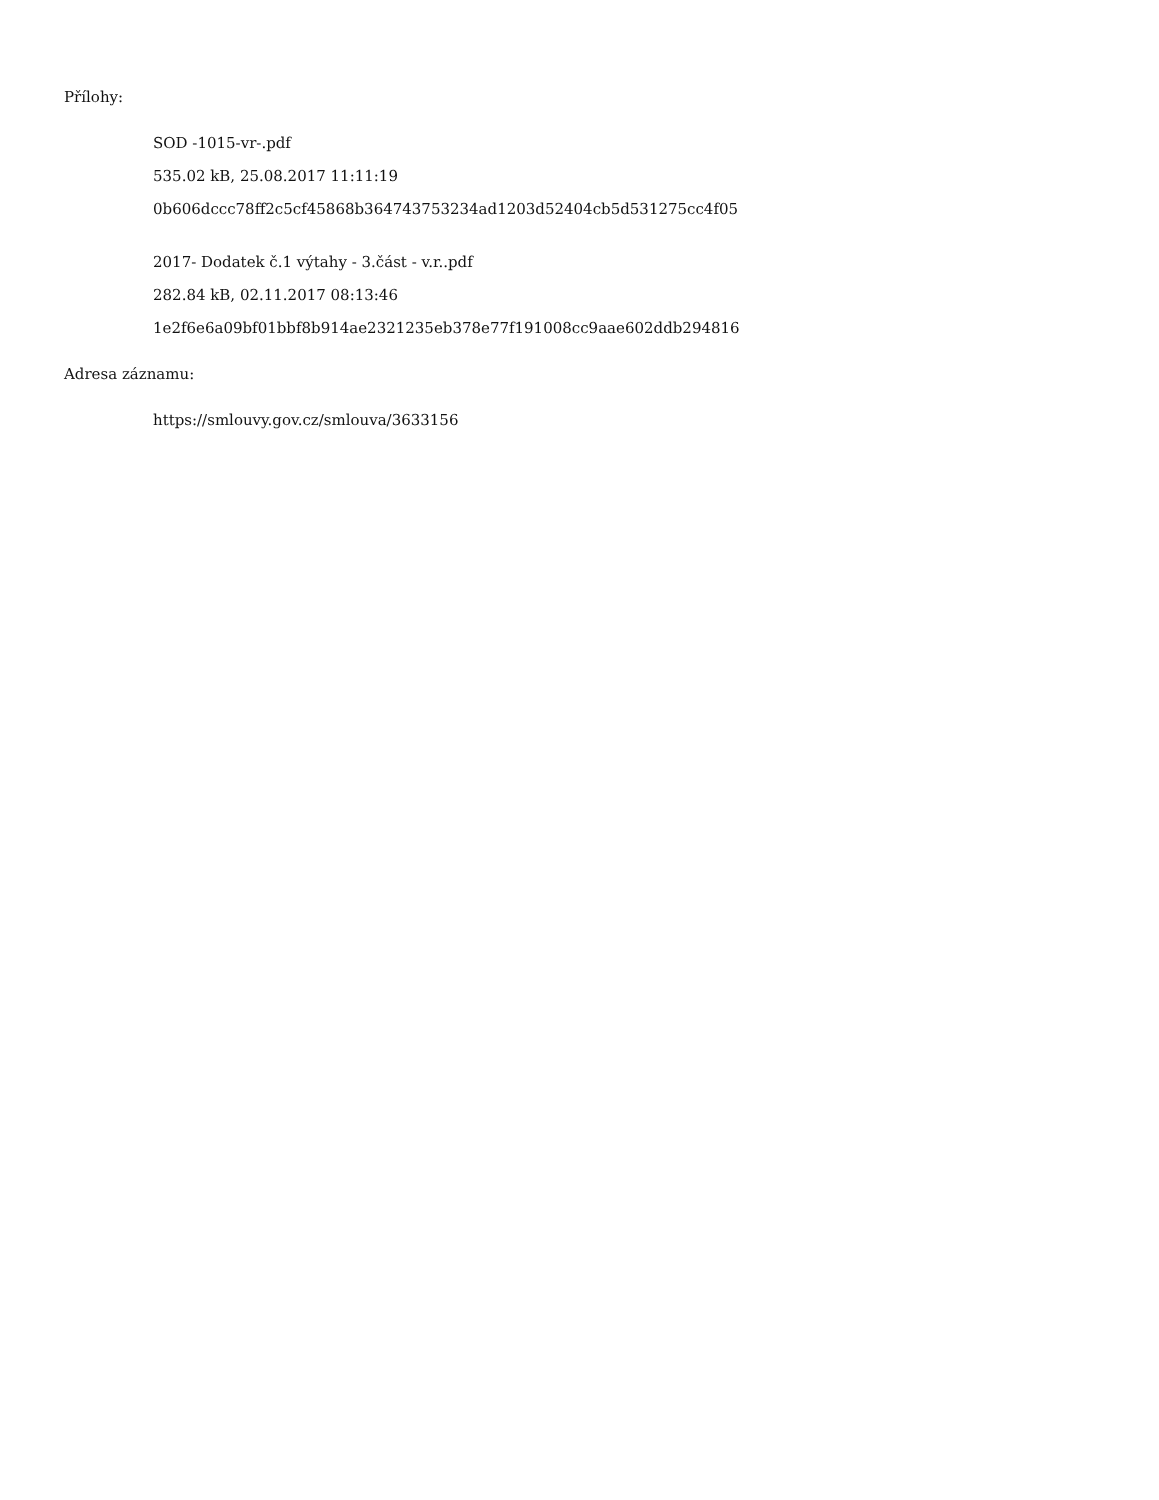Přílohy:
SOD -1015-vr-.pdf
535.02 kB, 25.08.2017 11:11:19
0b606dccc78ff2c5cf45868b364743753234ad1203d52404cb5d531275cc4f05
2017- Dodatek č.1 výtahy - 3.část - v.r..pdf
282.84 kB, 02.11.2017 08:13:46
1e2f6e6a09bf01bbf8b914ae2321235eb378e77f191008cc9aae602ddb294816
Adresa záznamu:
https://smlouvy.gov.cz/smlouva/3633156